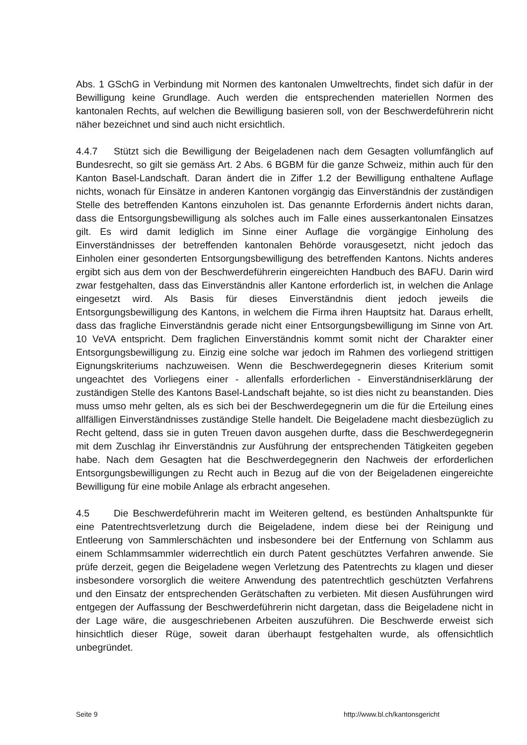Abs. 1 GSchG in Verbindung mit Normen des kantonalen Umweltrechts, findet sich dafür in der Bewilligung keine Grundlage. Auch werden die entsprechenden materiellen Normen des kantonalen Rechts, auf welchen die Bewilligung basieren soll, von der Beschwerdeführerin nicht näher bezeichnet und sind auch nicht ersichtlich.
4.4.7 Stützt sich die Bewilligung der Beigeladenen nach dem Gesagten vollumfänglich auf Bundesrecht, so gilt sie gemäss Art. 2 Abs. 6 BGBM für die ganze Schweiz, mithin auch für den Kanton Basel-Landschaft. Daran ändert die in Ziffer 1.2 der Bewilligung enthaltene Auflage nichts, wonach für Einsätze in anderen Kantonen vorgängig das Einverständnis der zuständigen Stelle des betreffenden Kantons einzuholen ist. Das genannte Erfordernis ändert nichts daran, dass die Entsorgungsbewilligung als solches auch im Falle eines ausserkantonalen Einsatzes gilt. Es wird damit lediglich im Sinne einer Auflage die vorgängige Einholung des Einverständnisses der betreffenden kantonalen Behörde vorausgesetzt, nicht jedoch das Einholen einer gesonderten Entsorgungsbewilligung des betreffenden Kantons. Nichts anderes ergibt sich aus dem von der Beschwerdeführerin eingereichten Handbuch des BAFU. Darin wird zwar festgehalten, dass das Einverständnis aller Kantone erforderlich ist, in welchen die Anlage eingesetzt wird. Als Basis für dieses Einverständnis dient jedoch jeweils die Entsorgungsbewilligung des Kantons, in welchem die Firma ihren Hauptsitz hat. Daraus erhellt, dass das fragliche Einverständnis gerade nicht einer Entsorgungsbewilligung im Sinne von Art. 10 VeVA entspricht. Dem fraglichen Einverständnis kommt somit nicht der Charakter einer Entsorgungsbewilligung zu. Einzig eine solche war jedoch im Rahmen des vorliegend strittigen Eignungskriteriums nachzuweisen. Wenn die Beschwerdegegnerin dieses Kriterium somit ungeachtet des Vorliegens einer - allenfalls erforderlichen - Einverständniserklärung der zuständigen Stelle des Kantons Basel-Landschaft bejahte, so ist dies nicht zu beanstanden. Dies muss umso mehr gelten, als es sich bei der Beschwerdegegnerin um die für die Erteilung eines allfälligen Einverständnisses zuständige Stelle handelt. Die Beigeladene macht diesbezüglich zu Recht geltend, dass sie in guten Treuen davon ausgehen durfte, dass die Beschwerdegegnerin mit dem Zuschlag ihr Einverständnis zur Ausführung der entsprechenden Tätigkeiten gegeben habe. Nach dem Gesagten hat die Beschwerdegegnerin den Nachweis der erforderlichen Entsorgungsbewilligungen zu Recht auch in Bezug auf die von der Beigeladenen eingereichte Bewilligung für eine mobile Anlage als erbracht angesehen.
4.5 Die Beschwerdeführerin macht im Weiteren geltend, es bestünden Anhaltspunkte für eine Patentrechtsverletzung durch die Beigeladene, indem diese bei der Reinigung und Entleerung von Sammlerschächten und insbesondere bei der Entfernung von Schlamm aus einem Schlammsammler widerrechtlich ein durch Patent geschütztes Verfahren anwende. Sie prüfe derzeit, gegen die Beigeladene wegen Verletzung des Patentrechts zu klagen und dieser insbesondere vorsorglich die weitere Anwendung des patentrechtlich geschützten Verfahrens und den Einsatz der entsprechenden Gerätschaften zu verbieten. Mit diesen Ausführungen wird entgegen der Auffassung der Beschwerdeführerin nicht dargetan, dass die Beigeladene nicht in der Lage wäre, die ausgeschriebenen Arbeiten auszuführen. Die Beschwerde erweist sich hinsichtlich dieser Rüge, soweit daran überhaupt festgehalten wurde, als offensichtlich unbegründet.
Seite 9 http://www.bl.ch/kantonsgericht